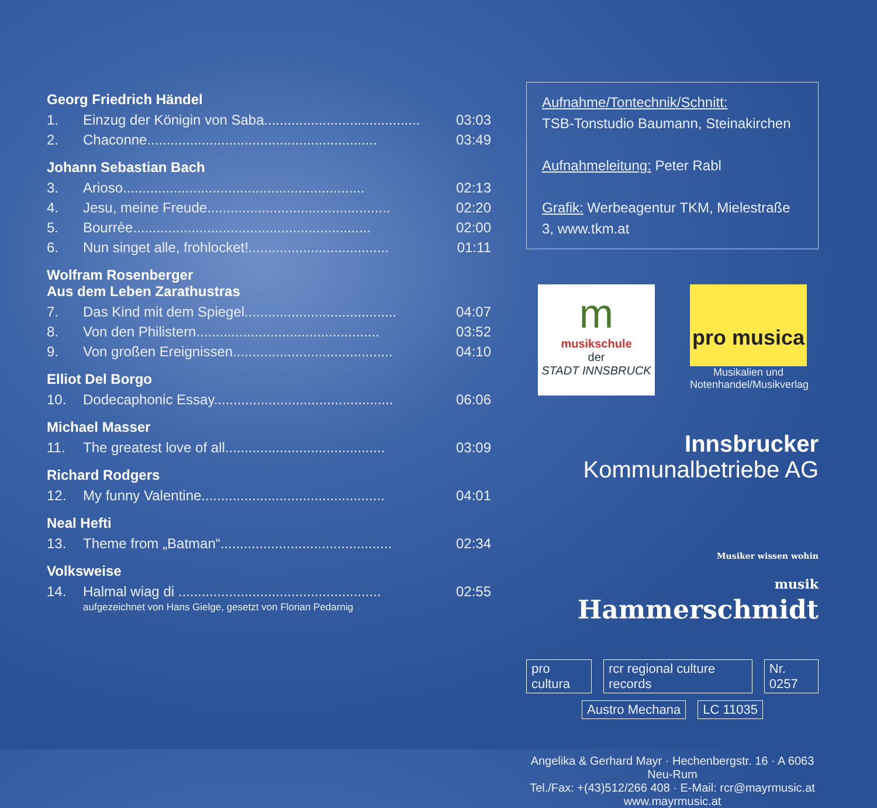Georg Friedrich Händel
| 1. | Einzug der Königin von Saba........................................ | 03:03 |
| 2. | Chaconne........................................................... | 03:49 |
Johann Sebastian Bach
| 3. | Arioso.............................................................. | 02:13 |
| 4. | Jesu, meine Freude............................................... | 02:20 |
| 5. | Bourrèe............................................................. | 02:00 |
| 6. | Nun singet alle, frohlocket!.................................... | 01:11 |
Wolfram Rosenberger
Aus dem Leben Zarathustras
| 7. | Das Kind mit dem Spiegel....................................... | 04:07 |
| 8. | Von den Philistern............................................... | 03:52 |
| 9. | Von großen Ereignissen......................................... | 04:10 |
Elliot Del Borgo
| 10. | Dodecaphonic Essay.............................................. | 06:06 |
Michael Masser
| 11. | The greatest love of all......................................... | 03:09 |
Richard Rodgers
| 12. | My funny Valentine............................................... | 04:01 |
Neal Hefti
| 13. | Theme from „Batman“............................................ | 02:34 |
Volksweise
| 14. | Halmal wiag di .................................................... | 02:55 |
aufgezeichnet von Hans Gielge, gesetzt von Florian Pedarnig
Aufnahme/Tontechnik/Schnitt:
TSB-Tonstudio Baumann, Steinakirchen
Aufnahmeleitung: Peter Rabl
Grafik: Werbeagentur TKM, Mielestraße 3, www.tkm.at
m
musikschule
der
STADT INNSBRUCK
pro musica
Musikalien und Notenhandel/Musikverlag
Innsbrucker
Kommunalbetriebe AG
Musiker wissen wohin
musik Hammerschmidt
pro cultura rcr regional culture records Nr. 0257
Austro Mechana LC 11035
Angelika & Gerhard Mayr · Hechenbergstr. 16 · A 6063 Neu-Rum
Tel./Fax: +(43)512/266 408 · E-Mail: rcr@mayrmusic.at
www.mayrmusic.at